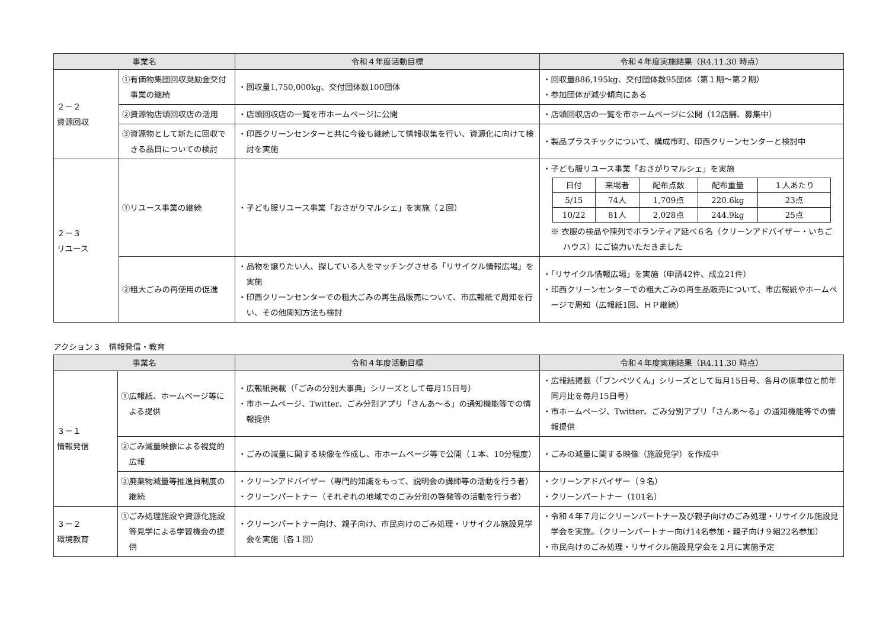| 事業名 | | 令和４年度活動目標 | 令和４年度実施結果（R4.11.30 時点） |
| --- | --- | --- | --- |
| ２－２ 資源回収 | ①有価物集団回収奨励金交付事業の継続 | ・回収量1,750,000kg、交付団体数100団体 | ・回収量886,195kg、交付団体数95団体（第１期～第２期） ・参加団体が減少傾向にある |
| | ②資源物店頭回収店の活用 | ・店頭回収店の一覧を市ホームページに公開 | ・店頭回収店の一覧を市ホームページに公開（12店舗、募集中） |
| | ③資源物として新たに回収できる品目についての検討 | ・印西クリーンセンターと共に今後も継続して情報収集を行い、資源化に向けて検討を実施 | ・製品プラスチックについて、構成市町、印西クリーンセンターと検討中 |
| ２－３ リユース | ①リユース事業の継続 | ・子ども服リユース事業「おさがりマルシェ」を実施（２回） | ・子ども服リユース事業「おさがりマルシェ」を実施 / 日付 / 来場者 / 配布点数 / 配布重量 / １人あたり / / 5/15 / 74人 / 1,709点 / 220.6kg / 23点 / / 10/22 / 81人 / 2,028点 / 244.9kg / 25点 / ※ 衣服の検品や陳列でボランティア延べ６名（クリーンアドバイザー・いちごハウス）にご協力いただきました |
| | ②粗大ごみの再使用の促進 | ・品物を譲りたい人、探している人をマッチングさせる「リサイクル情報広場」を実施 ・印西クリーンセンターでの粗大ごみの再生品販売について、市広報紙で周知を行い、その他周知方法も検討 | ・「リサイクル情報広場」を実施（申請42件、成立21件） ・印西クリーンセンターでの粗大ごみの再生品販売について、市広報紙やホームページで周知（広報紙1回、ＨＰ継続） |
アクション３　情報発信・教育
| 事業名 | | 令和４年度活動目標 | 令和４年度実施結果（R4.11.30 時点） |
| --- | --- | --- | --- |
| ３－１ 情報発信 | ①広報紙、ホームページ等による提供 | ・広報紙掲載（「ごみの分別大事典」シリーズとして毎月15日号） ・市ホームページ、Twitter、ごみ分別アプリ「さんあ～る」の通知機能等での情報提供 | ・広報紙掲載（「ブンベツくん」シリーズとして毎月15日号、各月の原単位と前年同月比を毎月15日号） ・市ホームページ、Twitter、ごみ分別アプリ「さんあ～る」の通知機能等での情報提供 |
| | ②ごみ減量映像による視覚的広報 | ・ごみの減量に関する映像を作成し、市ホームページ等で公開（１本、10分程度） | ・ごみの減量に関する映像（施設見学）を作成中 |
| | ③廃棄物減量等推進員制度の継続 | ・クリーンアドバイザー（専門的知識をもって、説明会の講師等の活動を行う者） ・クリーンパートナー（それぞれの地域でのごみ分別の啓発等の活動を行う者） | ・クリーンアドバイザー（９名） ・クリーンパートナー（101名） |
| ３－２ 環境教育 | ①ごみ処理施設や資源化施設等見学による学習機会の提供 | ・クリーンパートナー向け、親子向け、市民向けのごみ処理・リサイクル施設見学会を実施（各１回） | ・令和４年７月にクリーンパートナー及び親子向けのごみ処理・リサイクル施設見学会を実施。（クリーンパートナー向け14名参加・親子向け９組22名参加） ・市民向けのごみ処理・リサイクル施設見学会を２月に実施予定 |